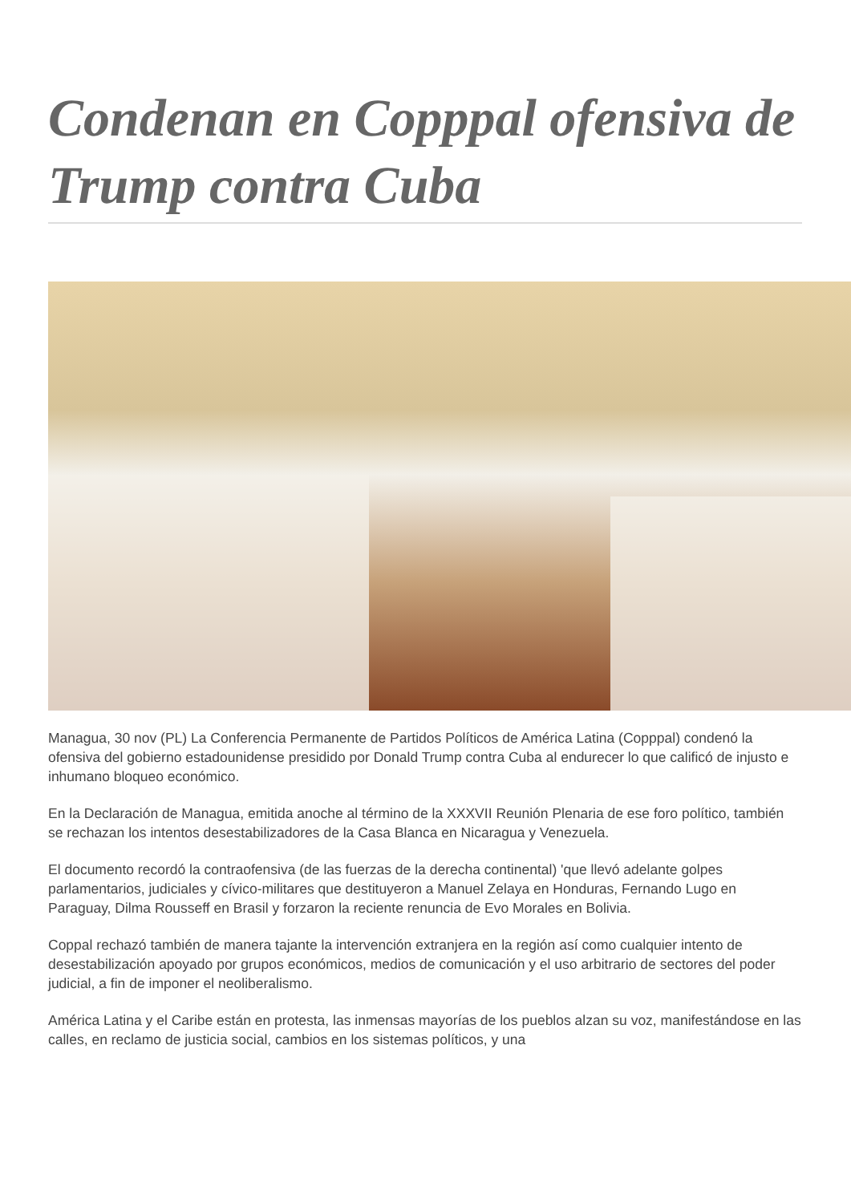Condenan en Copppal ofensiva de Trump contra Cuba
Managua, 30 nov (PL) La Conferencia Permanente de Partidos Políticos de América Latina (Copppal) condenó la ofensiva del gobierno estadounidense presidido por Donald Trump contra Cuba al endurecer lo que calificó de injusto e inhumano bloqueo económico.
En la Declaración de Managua, emitida anoche al término de la XXXVII Reunión Plenaria de ese foro político, también se rechazan los intentos desestabilizadores de la Casa Blanca en Nicaragua y Venezuela.
El documento recordó la contraofensiva (de las fuerzas de la derecha continental) 'que llevó adelante golpes parlamentarios, judiciales y cívico-militares que destituyeron a Manuel Zelaya en Honduras, Fernando Lugo en Paraguay, Dilma Rousseff en Brasil y forzaron la reciente renuncia de Evo Morales en Bolivia.
Coppal rechazó también de manera tajante la intervención extranjera en la región así como cualquier intento de desestabilización apoyado por grupos económicos, medios de comunicación y el uso arbitrario de sectores del poder judicial, a fin de imponer el neoliberalismo.
América Latina y el Caribe están en protesta, las inmensas mayorías de los pueblos alzan su voz, manifestándose en las calles, en reclamo de justicia social, cambios en los sistemas políticos, y una